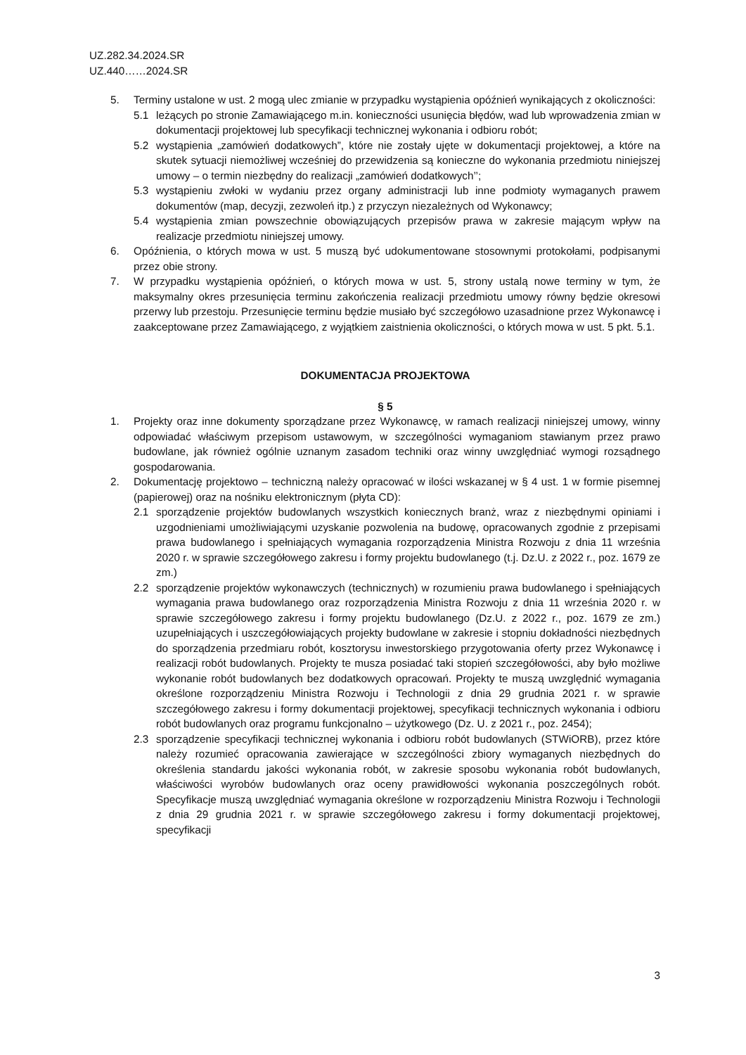UZ.282.34.2024.SR
UZ.440……2024.SR
5. Terminy ustalone w ust. 2 mogą ulec zmianie w przypadku wystąpienia opóźnień wynikających z okoliczności:
5.1 leżących po stronie Zamawiającego m.in. konieczności usunięcia błędów, wad lub wprowadzenia zmian w dokumentacji projektowej lub specyfikacji technicznej wykonania i odbioru robót;
5.2 wystąpienia „zamówień dodatkowych”, które nie zostały ujęte w dokumentacji projektowej, a które na skutek sytuacji niemożliwej wcześniej do przewidzenia są konieczne do wykonania przedmiotu niniejszej umowy – o termin niezbędny do realizacji „zamówień dodatkowych’’;
5.3 wystąpieniu zwłoki w wydaniu przez organy administracji lub inne podmioty wymaganych prawem dokumentów (map, decyzji, zezwoleń itp.) z przyczyn niezależnych od Wykonawcy;
5.4 wystąpienia zmian powszechnie obowiązujących przepisów prawa w zakresie mającym wpływ na realizacje przedmiotu niniejszej umowy.
6. Opóźnienia, o których mowa w ust. 5 muszą być udokumentowane stosownymi protokołami, podpisanymi przez obie strony.
7. W przypadku wystąpienia opóźnień, o których mowa w ust. 5, strony ustalą nowe terminy w tym, że maksymalny okres przesunięcia terminu zakończenia realizacji przedmiotu umowy równy będzie okresowi przerwy lub przestoju. Przesunięcie terminu będzie musiało być szczegółowo uzasadnione przez Wykonawcę i zaakceptowane przez Zamawiającego, z wyjątkiem zaistnienia okoliczności, o których mowa w ust. 5 pkt. 5.1.
DOKUMENTACJA PROJEKTOWA
§ 5
1. Projekty oraz inne dokumenty sporządzane przez Wykonawcę, w ramach realizacji niniejszej umowy, winny odpowiadać właściwym przepisom ustawowym, w szczególności wymaganiom stawianym przez prawo budowlane, jak również ogólnie uznanym zasadom techniki oraz winny uwzględniać wymogi rozsądnego gospodarowania.
2. Dokumentację projektowo – techniczną należy opracować w ilości wskazanej w § 4 ust. 1 w formie pisemnej (papierowej) oraz na nośniku elektronicznym (płyta CD):
2.1 sporządzenie projektów budowlanych wszystkich koniecznych branż, wraz z niezbędnymi opiniami i uzgodnieniami umożliwiającymi uzyskanie pozwolenia na budowę, opracowanych zgodnie z przepisami prawa budowlanego i spełniających wymagania rozporządzenia Ministra Rozwoju z dnia 11 września 2020 r. w sprawie szczegółowego zakresu i formy projektu budowlanego (t.j. Dz.U. z 2022 r., poz. 1679 ze zm.)
2.2 sporządzenie projektów wykonawczych (technicznych) w rozumieniu prawa budowlanego i spełniających wymagania prawa budowlanego oraz rozporządzenia Ministra Rozwoju z dnia 11 września 2020 r. w sprawie szczegółowego zakresu i formy projektu budowlanego (Dz.U. z 2022 r., poz. 1679 ze zm.) uzupełniających i uszczegółowiających projekty budowlane w zakresie i stopniu dokładności niezbędnych do sporządzenia przedmiaru robót, kosztorysu inwestorskiego przygotowania oferty przez Wykonawcę i realizacji robót budowlanych. Projekty te musza posiadać taki stopień szczegółowości, aby było możliwe wykonanie robót budowlanych bez dodatkowych opracowań. Projekty te muszą uwzględnić wymagania określone rozporządzeniu Ministra Rozwoju i Technologii z dnia 29 grudnia 2021 r. w sprawie szczegółowego zakresu i formy dokumentacji projektowej, specyfikacji technicznych wykonania i odbioru robót budowlanych oraz programu funkcjonalno – użytkowego (Dz. U. z 2021 r., poz. 2454);
2.3 sporządzenie specyfikacji technicznej wykonania i odbioru robót budowlanych (STWiORB), przez które należy rozumieć opracowania zawierające w szczególności zbiory wymaganych niezbędnych do określenia standardu jakości wykonania robót, w zakresie sposobu wykonania robót budowlanych, właściwości wyrobów budowlanych oraz oceny prawidłowości wykonania poszczególnych robót. Specyfikacje muszą uwzględniać wymagania określone w rozporządzeniu Ministra Rozwoju i Technologii z dnia 29 grudnia 2021 r. w sprawie szczegółowego zakresu i formy dokumentacji projektowej, specyfikacji
3